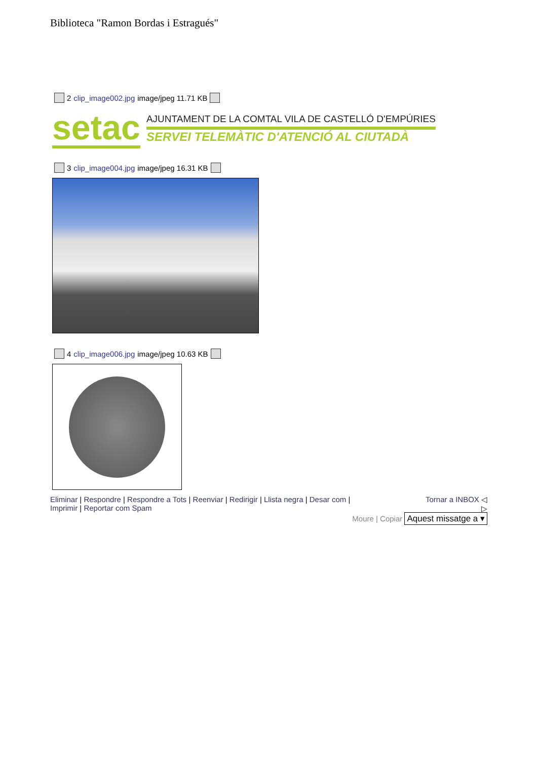Biblioteca "Ramon Bordas i Estragués"
2 clip_image002.jpg image/jpeg 11.71 KB
setac
AJUNTAMENT DE LA COMTAL VILA DE CASTELLÓ D'EMPÚRIES
SERVEI TELEMÀTIC D'ATENCIÓ AL CIUTADÀ
3 clip_image004.jpg image/jpeg 16.31 KB
4 clip_image006.jpg image/jpeg 10.63 KB
Eliminar | Respondre | Respondre a Tots | Reenviar | Redirigir | Llista negra | Desar com |
Imprimir | Reportar com Spam
Tornar a INBOX ◁
▷
Moure | Copiar Aquest missatge a ▾